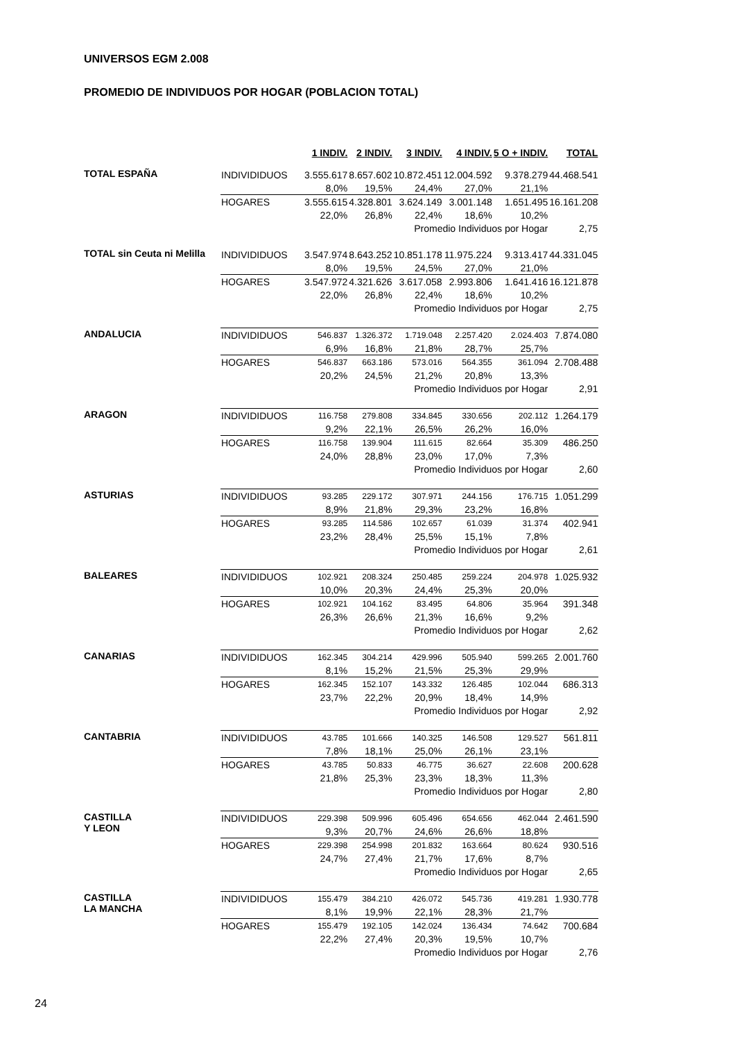UNIVERSOS EGM 2.008
PROMEDIO DE INDIVIDUOS POR HOGAR (POBLACION TOTAL)
| | | 1 INDIV. | 2 INDIV. | 3 INDIV. | 4 INDIV. | 5 O + INDIV. | TOTAL |
| --- | --- | --- | --- | --- | --- | --- | --- |
| TOTAL ESPAÑA | INDIVIDIDUOS | 3.555.617 | 8.657.602 | 10.872.451 | 12.004.592 | 9.378.279 | 44.468.541 |
| | | 8,0% | 19,5% | 24,4% | 27,0% | 21,1% | |
| | HOGARES | 3.555.615 | 4.328.801 | 3.624.149 | 3.001.148 | 1.651.495 | 16.161.208 |
| | | 22,0% | 26,8% | 22,4% | 18,6% | 10,2% | |
| | | | | Promedio Individuos por Hogar | | | 2,75 |
| TOTAL sin Ceuta ni Melilla | INDIVIDIDUOS | 3.547.974 | 8.643.252 | 10.851.178 | 11.975.224 | 9.313.417 | 44.331.045 |
| | | 8,0% | 19,5% | 24,5% | 27,0% | 21,0% | |
| | HOGARES | 3.547.972 | 4.321.626 | 3.617.058 | 2.993.806 | 1.641.416 | 16.121.878 |
| | | 22,0% | 26,8% | 22,4% | 18,6% | 10,2% | |
| | | | | Promedio Individuos por Hogar | | | 2,75 |
| ANDALUCIA | INDIVIDIDUOS | 546.837 | 1.326.372 | 1.719.048 | 2.257.420 | 2.024.403 | 7.874.080 |
| | | 6,9% | 16,8% | 21,8% | 28,7% | 25,7% | |
| | HOGARES | 546.837 | 663.186 | 573.016 | 564.355 | 361.094 | 2.708.488 |
| | | 20,2% | 24,5% | 21,2% | 20,8% | 13,3% | |
| | | | | Promedio Individuos por Hogar | | | 2,91 |
| ARAGON | INDIVIDIDUOS | 116.758 | 279.808 | 334.845 | 330.656 | 202.112 | 1.264.179 |
| | | 9,2% | 22,1% | 26,5% | 26,2% | 16,0% | |
| | HOGARES | 116.758 | 139.904 | 111.615 | 82.664 | 35.309 | 486.250 |
| | | 24,0% | 28,8% | 23,0% | 17,0% | 7,3% | |
| | | | | Promedio Individuos por Hogar | | | 2,60 |
| ASTURIAS | INDIVIDIDUOS | 93.285 | 229.172 | 307.971 | 244.156 | 176.715 | 1.051.299 |
| | | 8,9% | 21,8% | 29,3% | 23,2% | 16,8% | |
| | HOGARES | 93.285 | 114.586 | 102.657 | 61.039 | 31.374 | 402.941 |
| | | 23,2% | 28,4% | 25,5% | 15,1% | 7,8% | |
| | | | | Promedio Individuos por Hogar | | | 2,61 |
| BALEARES | INDIVIDIDUOS | 102.921 | 208.324 | 250.485 | 259.224 | 204.978 | 1.025.932 |
| | | 10,0% | 20,3% | 24,4% | 25,3% | 20,0% | |
| | HOGARES | 102.921 | 104.162 | 83.495 | 64.806 | 35.964 | 391.348 |
| | | 26,3% | 26,6% | 21,3% | 16,6% | 9,2% | |
| | | | | Promedio Individuos por Hogar | | | 2,62 |
| CANARIAS | INDIVIDIDUOS | 162.345 | 304.214 | 429.996 | 505.940 | 599.265 | 2.001.760 |
| | | 8,1% | 15,2% | 21,5% | 25,3% | 29,9% | |
| | HOGARES | 162.345 | 152.107 | 143.332 | 126.485 | 102.044 | 686.313 |
| | | 23,7% | 22,2% | 20,9% | 18,4% | 14,9% | |
| | | | | Promedio Individuos por Hogar | | | 2,92 |
| CANTABRIA | INDIVIDIDUOS | 43.785 | 101.666 | 140.325 | 146.508 | 129.527 | 561.811 |
| | | 7,8% | 18,1% | 25,0% | 26,1% | 23,1% | |
| | HOGARES | 43.785 | 50.833 | 46.775 | 36.627 | 22.608 | 200.628 |
| | | 21,8% | 25,3% | 23,3% | 18,3% | 11,3% | |
| | | | | Promedio Individuos por Hogar | | | 2,80 |
| CASTILLA Y LEON | INDIVIDIDUOS | 229.398 | 509.996 | 605.496 | 654.656 | 462.044 | 2.461.590 |
| | | 9,3% | 20,7% | 24,6% | 26,6% | 18,8% | |
| | HOGARES | 229.398 | 254.998 | 201.832 | 163.664 | 80.624 | 930.516 |
| | | 24,7% | 27,4% | 21,7% | 17,6% | 8,7% | |
| | | | | Promedio Individuos por Hogar | | | 2,65 |
| CASTILLA LA MANCHA | INDIVIDIDUOS | 155.479 | 384.210 | 426.072 | 545.736 | 419.281 | 1.930.778 |
| | | 8,1% | 19,9% | 22,1% | 28,3% | 21,7% | |
| | HOGARES | 155.479 | 192.105 | 142.024 | 136.434 | 74.642 | 700.684 |
| | | 22,2% | 27,4% | 20,3% | 19,5% | 10,7% | |
| | | | | Promedio Individuos por Hogar | | | 2,76 |
24